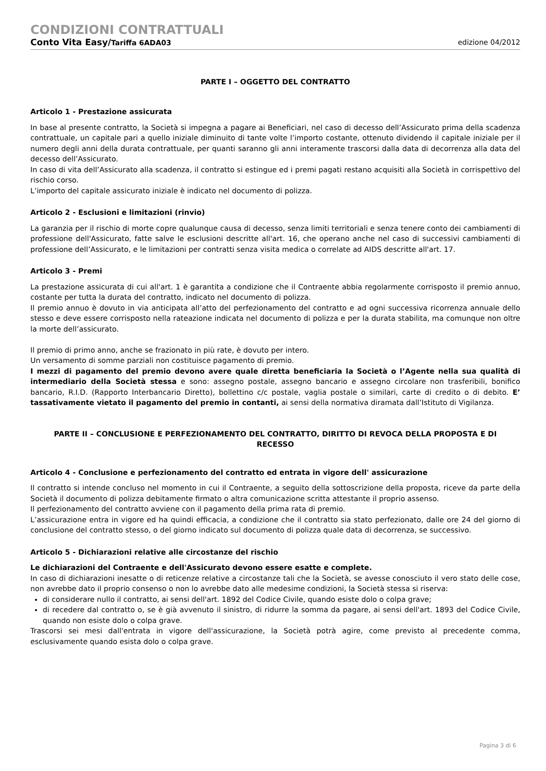CONDIZIONI CONTRATTUALI
Conto Vita Easy/Tariffa 6ADA03 edizione 04/2012
PARTE I – OGGETTO DEL CONTRATTO
Articolo 1 - Prestazione assicurata
In base al presente contratto, la Società si impegna a pagare ai Beneficiari, nel caso di decesso dell’Assicurato prima della scadenza contrattuale, un capitale pari a quello iniziale diminuito di tante volte l’importo costante, ottenuto dividendo il capitale iniziale per il numero degli anni della durata contrattuale, per quanti saranno gli anni interamente trascorsi dalla data di decorrenza alla data del decesso dell’Assicurato.
In caso di vita dell’Assicurato alla scadenza, il contratto si estingue ed i premi pagati restano acquisiti alla Società in corrispettivo del rischio corso.
L’importo del capitale assicurato iniziale è indicato nel documento di polizza.
Articolo 2 - Esclusioni e limitazioni (rinvio)
La garanzia per il rischio di morte copre qualunque causa di decesso, senza limiti territoriali e senza tenere conto dei cambiamenti di professione dell'Assicurato, fatte salve le esclusioni descritte all'art. 16, che operano anche nel caso di successivi cambiamenti di professione dell’Assicurato, e le limitazioni per contratti senza visita medica o correlate ad AIDS descritte all'art. 17.
Articolo 3 - Premi
La prestazione assicurata di cui all'art. 1 è garantita a condizione che il Contraente abbia regolarmente corrisposto il premio annuo, costante per tutta la durata del contratto, indicato nel documento di polizza.
Il premio annuo è dovuto in via anticipata all’atto del perfezionamento del contratto e ad ogni successiva ricorrenza annuale dello stesso e deve essere corrisposto nella rateazione indicata nel documento di polizza e per la durata stabilita, ma comunque non oltre la morte dell’assicurato.
Il premio di primo anno, anche se frazionato in più rate, è dovuto per intero.
Un versamento di somme parziali non costituisce pagamento di premio.
I mezzi di pagamento del premio devono avere quale diretta beneficiaria la Società o l’Agente nella sua qualità di intermediario della Società stessa e sono: assegno postale, assegno bancario e assegno circolare non trasferibili, bonifico bancario, R.I.D. (Rapporto Interbancario Diretto), bollettino c/c postale, vaglia postale o similari, carte di credito o di debito. E’ tassativamente vietato il pagamento del premio in contanti, ai sensi della normativa diramata dall’Istituto di Vigilanza.
PARTE II – CONCLUSIONE E PERFEZIONAMENTO DEL CONTRATTO, DIRITTO DI REVOCA DELLA PROPOSTA E DI RECESSO
Articolo 4 - Conclusione e perfezionamento del contratto ed entrata in vigore dell' assicurazione
Il contratto si intende concluso nel momento in cui il Contraente, a seguito della sottoscrizione della proposta, riceve da parte della Società il documento di polizza debitamente firmato o altra comunicazione scritta attestante il proprio assenso.
Il perfezionamento del contratto avviene con il pagamento della prima rata di premio.
L’assicurazione entra in vigore ed ha quindi efficacia, a condizione che il contratto sia stato perfezionato, dalle ore 24 del giorno di conclusione del contratto stesso, o del giorno indicato sul documento di polizza quale data di decorrenza, se successivo.
Articolo 5 - Dichiarazioni relative alle circostanze del rischio
Le dichiarazioni del Contraente e dell'Assicurato devono essere esatte e complete.
In caso di dichiarazioni inesatte o di reticenze relative a circostanze tali che la Società, se avesse conosciuto il vero stato delle cose, non avrebbe dato il proprio consenso o non lo avrebbe dato alle medesime condizioni, la Società stessa si riserva:
di considerare nullo il contratto, ai sensi dell'art. 1892 del Codice Civile, quando esiste dolo o colpa grave;
di recedere dal contratto o, se è già avvenuto il sinistro, di ridurre la somma da pagare, ai sensi dell'art. 1893 del Codice Civile, quando non esiste dolo o colpa grave.
Trascorsi sei mesi dall'entrata in vigore dell'assicurazione, la Società potrà agire, come previsto al precedente comma, esclusivamente quando esista dolo o colpa grave.
Pagina 3 di 6